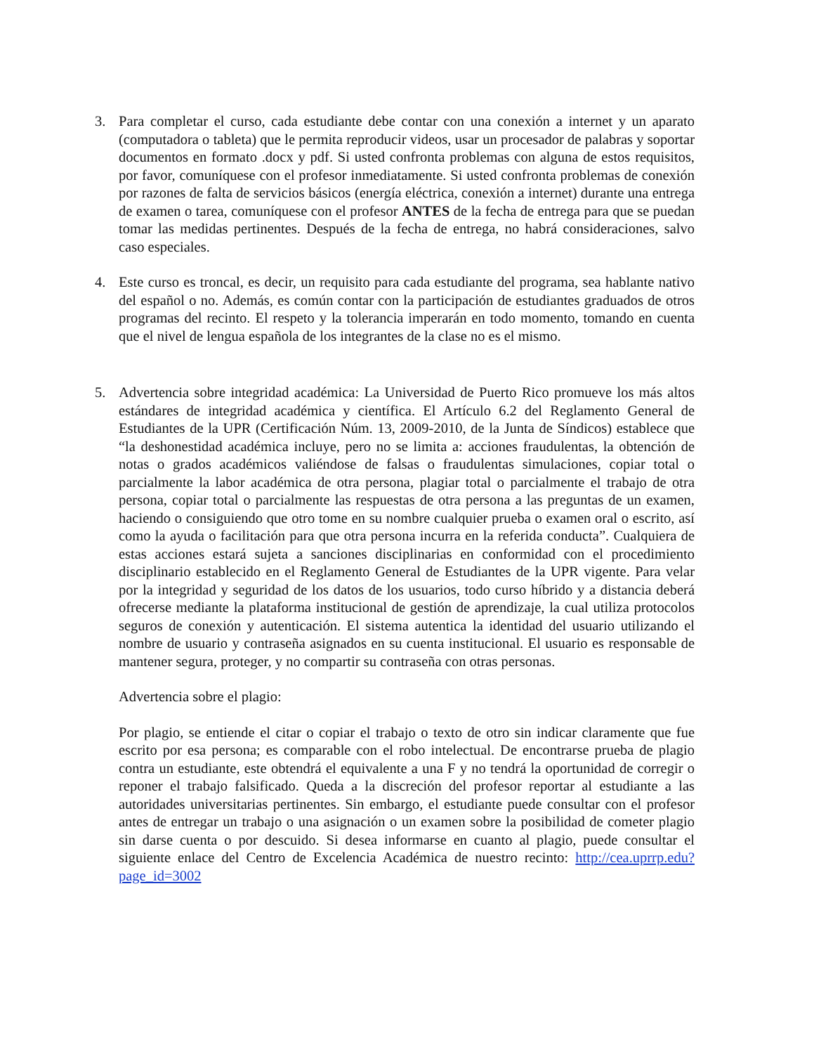3. Para completar el curso, cada estudiante debe contar con una conexión a internet y un aparato (computadora o tableta) que le permita reproducir videos, usar un procesador de palabras y soportar documentos en formato .docx y pdf. Si usted confronta problemas con alguna de estos requisitos, por favor, comuníquese con el profesor inmediatamente. Si usted confronta problemas de conexión por razones de falta de servicios básicos (energía eléctrica, conexión a internet) durante una entrega de examen o tarea, comuníquese con el profesor ANTES de la fecha de entrega para que se puedan tomar las medidas pertinentes. Después de la fecha de entrega, no habrá consideraciones, salvo caso especiales.
4. Este curso es troncal, es decir, un requisito para cada estudiante del programa, sea hablante nativo del español o no. Además, es común contar con la participación de estudiantes graduados de otros programas del recinto. El respeto y la tolerancia imperarán en todo momento, tomando en cuenta que el nivel de lengua española de los integrantes de la clase no es el mismo.
5. Advertencia sobre integridad académica: La Universidad de Puerto Rico promueve los más altos estándares de integridad académica y científica. El Artículo 6.2 del Reglamento General de Estudiantes de la UPR (Certificación Núm. 13, 2009-2010, de la Junta de Síndicos) establece que “la deshonestidad académica incluye, pero no se limita a: acciones fraudulentas, la obtención de notas o grados académicos valiéndose de falsas o fraudulentas simulaciones, copiar total o parcialmente la labor académica de otra persona, plagiar total o parcialmente el trabajo de otra persona, copiar total o parcialmente las respuestas de otra persona a las preguntas de un examen, haciendo o consiguiendo que otro tome en su nombre cualquier prueba o examen oral o escrito, así como la ayuda o facilitación para que otra persona incurra en la referida conducta”. Cualquiera de estas acciones estará sujeta a sanciones disciplinarias en conformidad con el procedimiento disciplinario establecido en el Reglamento General de Estudiantes de la UPR vigente. Para velar por la integridad y seguridad de los datos de los usuarios, todo curso híbrido y a distancia deberá ofrecerse mediante la plataforma institucional de gestión de aprendizaje, la cual utiliza protocolos seguros de conexión y autenticación. El sistema autentica la identidad del usuario utilizando el nombre de usuario y contraseña asignados en su cuenta institucional. El usuario es responsable de mantener segura, proteger, y no compartir su contraseña con otras personas.
Advertencia sobre el plagio:
Por plagio, se entiende el citar o copiar el trabajo o texto de otro sin indicar claramente que fue escrito por esa persona; es comparable con el robo intelectual. De encontrarse prueba de plagio contra un estudiante, este obtendrá el equivalente a una F y no tendrá la oportunidad de corregir o reponer el trabajo falsificado. Queda a la discreción del profesor reportar al estudiante a las autoridades universitarias pertinentes. Sin embargo, el estudiante puede consultar con el profesor antes de entregar un trabajo o una asignación o un examen sobre la posibilidad de cometer plagio sin darse cuenta o por descuido. Si desea informarse en cuanto al plagio, puede consultar el siguiente enlace del Centro de Excelencia Académica de nuestro recinto: http://cea.uprrp.edu?page_id=3002